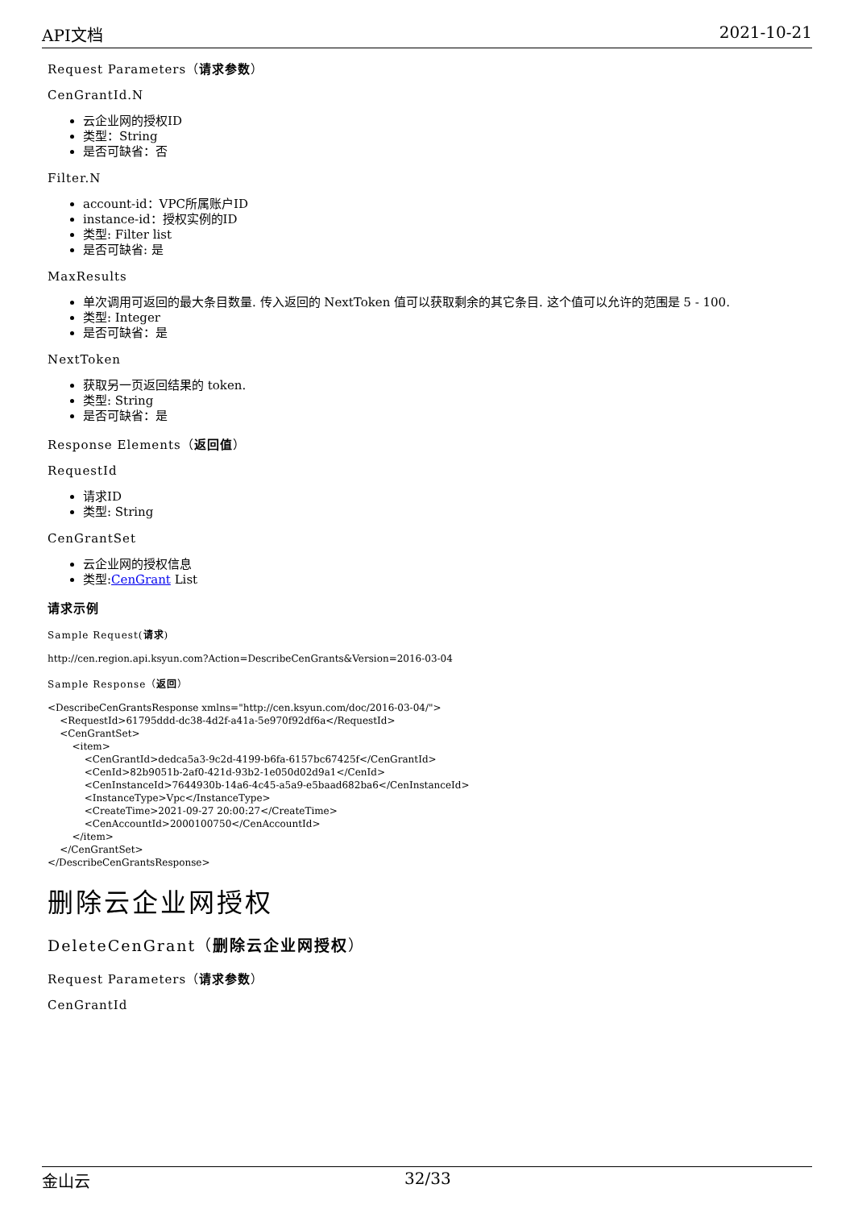API文档 2021-10-21
Request Parameters（请求参数）
CenGrantId.N
云企业网的授权ID
类型：String
是否可缺省：否
Filter.N
account-id：VPC所属账户ID
instance-id：授权实例的ID
类型: Filter list
是否可缺省: 是
MaxResults
单次调用可返回的最大条目数量. 传入返回的 NextToken 值可以获取剩余的其它条目. 这个值可以允许的范围是 5 - 100.
类型: Integer
是否可缺省：是
NextToken
获取另一页返回结果的 token.
类型: String
是否可缺省：是
Response Elements（返回值）
RequestId
请求ID
类型: String
CenGrantSet
云企业网的授权信息
类型:CenGrant List
请求示例
Sample Request(请求)
http://cen.region.api.ksyun.com?Action=DescribeCenGrants&Version=2016-03-04
Sample Response（返回）
<DescribeCenGrantsResponse xmlns="http://cen.ksyun.com/doc/2016-03-04/">
    <RequestId>61795ddd-dc38-4d2f-a41a-5e970f92df6a</RequestId>
    <CenGrantSet>
        <item>
            <CenGrantId>dedca5a3-9c2d-4199-b6fa-6157bc67425f</CenGrantId>
            <CenId>82b9051b-2af0-421d-93b2-1e050d02d9a1</CenId>
            <CenInstanceId>7644930b-14a6-4c45-a5a9-e5baad682ba6</CenInstanceId>
            <InstanceType>Vpc</InstanceType>
            <CreateTime>2021-09-27 20:00:27</CreateTime>
            <CenAccountId>2000100750</CenAccountId>
        </item>
    </CenGrantSet>
</DescribeCenGrantsResponse>
删除云企业网授权
DeleteCenGrant（删除云企业网授权）
Request Parameters（请求参数）
CenGrantId
金山云 32/33